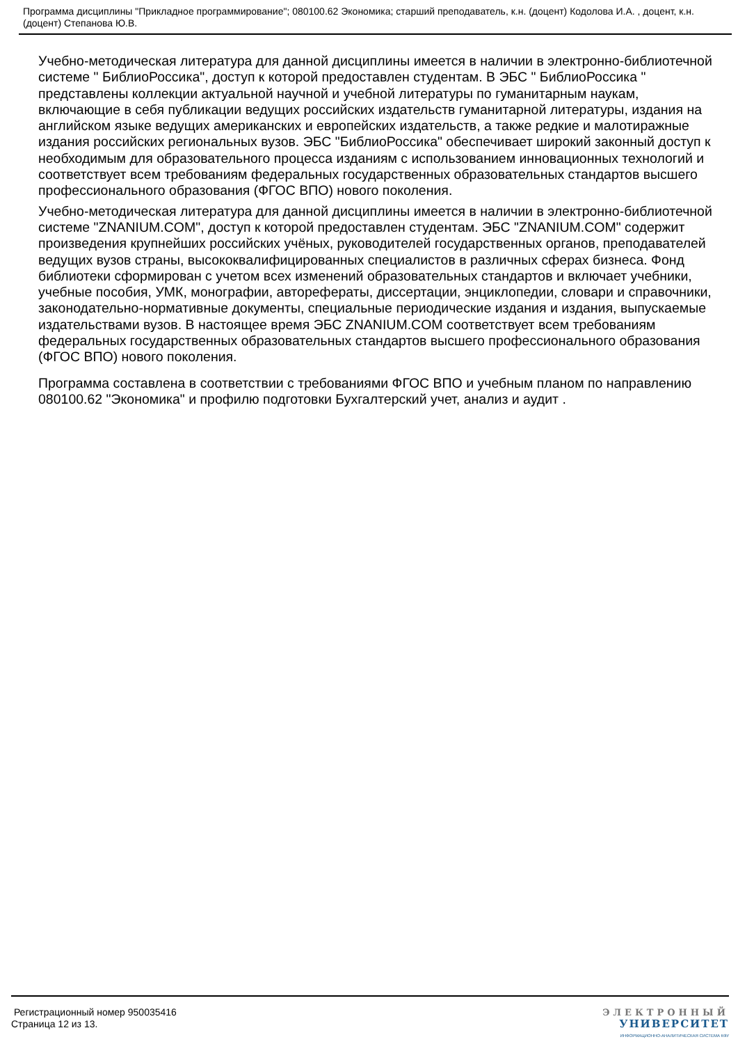Программа дисциплины "Прикладное программирование"; 080100.62 Экономика; старший преподаватель, к.н. (доцент) Кодолова И.А. , доцент, к.н. (доцент) Степанова Ю.В.
Учебно-методическая литература для данной дисциплины имеется в наличии в электронно-библиотечной системе " БиблиоРоссика", доступ к которой предоставлен студентам. В ЭБС " БиблиоРоссика " представлены коллекции актуальной научной и учебной литературы по гуманитарным наукам, включающие в себя публикации ведущих российских издательств гуманитарной литературы, издания на английском языке ведущих американских и европейских издательств, а также редкие и малотиражные издания российских региональных вузов. ЭБС "БиблиоРоссика" обеспечивает широкий законный доступ к необходимым для образовательного процесса изданиям с использованием инновационных технологий и соответствует всем требованиям федеральных государственных образовательных стандартов высшего профессионального образования (ФГОС ВПО) нового поколения.
Учебно-методическая литература для данной дисциплины имеется в наличии в электронно-библиотечной системе "ZNANIUM.COM", доступ к которой предоставлен студентам. ЭБС "ZNANIUM.COM" содержит произведения крупнейших российских учёных, руководителей государственных органов, преподавателей ведущих вузов страны, высококвалифицированных специалистов в различных сферах бизнеса. Фонд библиотеки сформирован с учетом всех изменений образовательных стандартов и включает учебники, учебные пособия, УМК, монографии, авторефераты, диссертации, энциклопедии, словари и справочники, законодательно-нормативные документы, специальные периодические издания и издания, выпускаемые издательствами вузов. В настоящее время ЭБС ZNANIUM.COM соответствует всем требованиям федеральных государственных образовательных стандартов высшего профессионального образования (ФГОС ВПО) нового поколения.
Программа составлена в соответствии с требованиями ФГОС ВПО и учебным планом по направлению 080100.62 "Экономика" и профилю подготовки Бухгалтерский учет, анализ и аудит .
Регистрационный номер 950035416
Страница 12 из 13.
ЭЛЕКТРОННЫЙ
УНИВЕРСИТЕТ
ИНФОРМАЦИОННО-АНАЛИТИЧЕСКАЯ СИСТЕМА КФУ